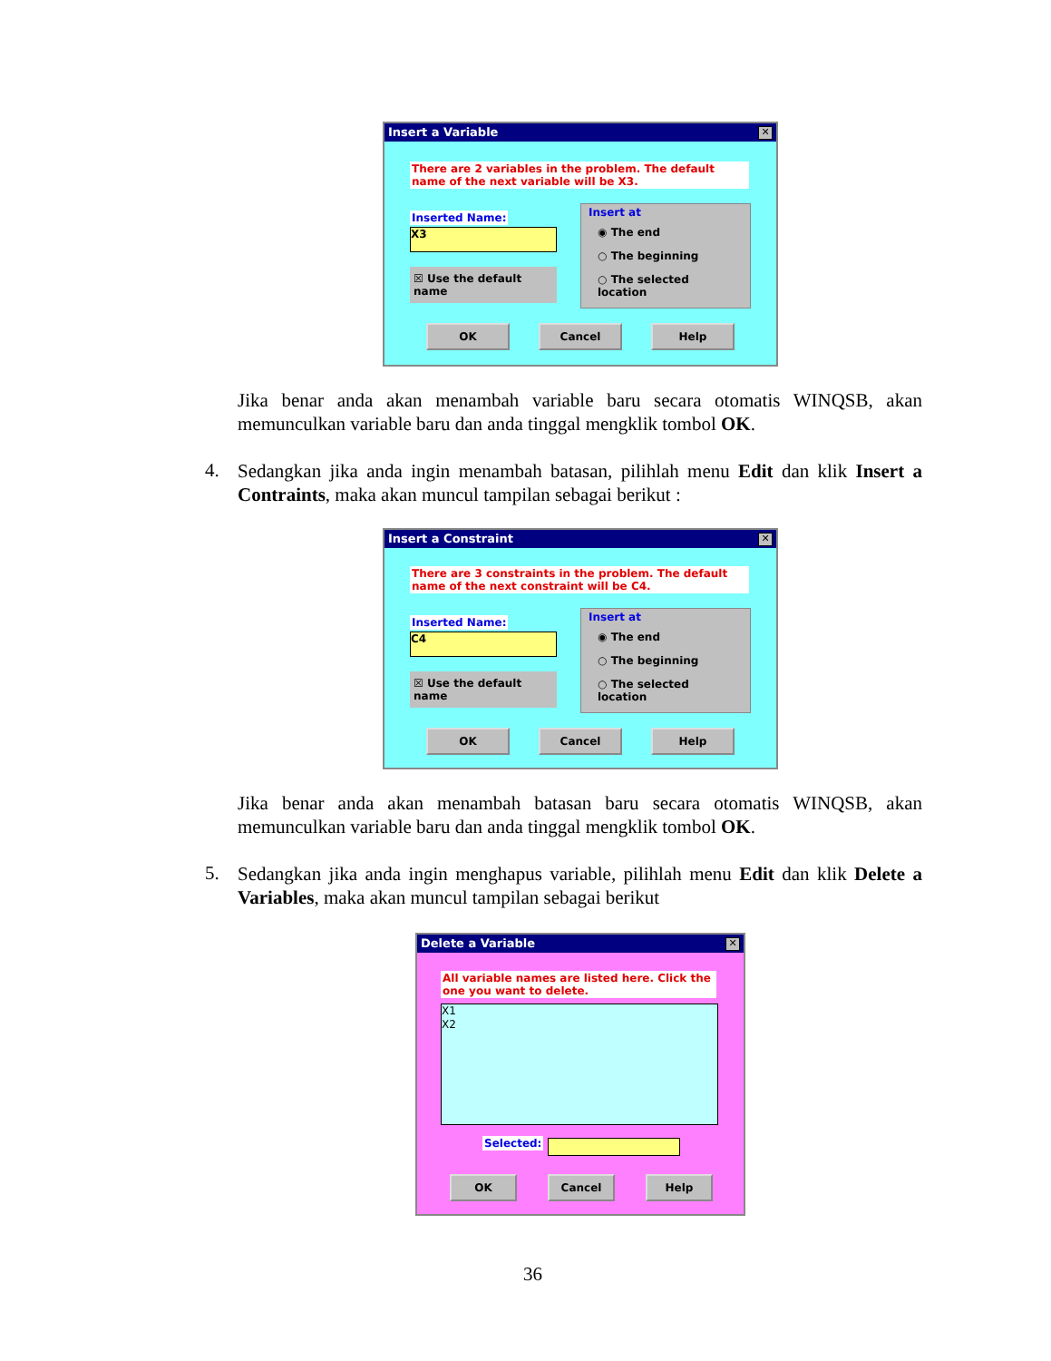Insert a Variable ✕
There are 2 variables in the problem. The default name of the next variable will be X3.
Inserted Name:
X3
☒ Use the default name
Insert at
◉ The end
○ The beginning
○ The selected location
OK Cancel Help
Jika benar anda akan menambah variable baru secara otomatis WINQSB, akan memunculkan variable baru dan anda tinggal mengklik tombol OK.
4.
Sedangkan jika anda ingin menambah batasan, pilihlah menu Edit dan klik Insert a Contraints, maka akan muncul tampilan sebagai berikut :
Insert a Constraint ✕
There are 3 constraints in the problem. The default name of the next constraint will be C4.
Inserted Name:
C4
☒ Use the default name
Insert at
◉ The end
○ The beginning
○ The selected location
OK Cancel Help
Jika benar anda akan menambah batasan baru secara otomatis WINQSB, akan memunculkan variable baru dan anda tinggal mengklik tombol OK.
5.
Sedangkan jika anda ingin menghapus variable, pilihlah menu Edit dan klik Delete a Variables, maka akan muncul tampilan sebagai berikut
Delete a Variable ✕
All variable names are listed here. Click the one you want to delete.
X1
X2
Selected:
OK Cancel Help
36